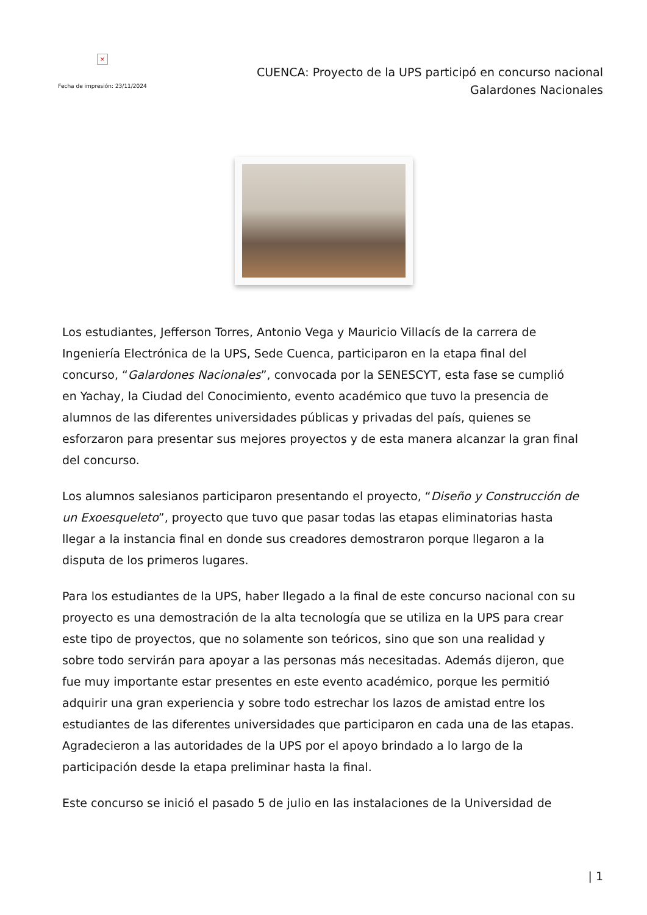×
Fecha de impresión: 23/11/2024
CUENCA: Proyecto de la UPS participó en concurso nacional
Galardones Nacionales
Los estudiantes, Jefferson Torres, Antonio Vega y Mauricio Villacís de la carrera de Ingeniería Electrónica de la UPS, Sede Cuenca, participaron en la etapa final del concurso, “Galardones Nacionales”, convocada por la SENESCYT, esta fase se cumplió en Yachay, la Ciudad del Conocimiento, evento académico que tuvo la presencia de alumnos de las diferentes universidades públicas y privadas del país, quienes se esforzaron para presentar sus mejores proyectos y de esta manera alcanzar la gran final del concurso.
Los alumnos salesianos participaron presentando el proyecto, “Diseño y Construcción de un Exoesqueleto”, proyecto que tuvo que pasar todas las etapas eliminatorias hasta llegar a la instancia final en donde sus creadores demostraron porque llegaron a la disputa de los primeros lugares.
Para los estudiantes de la UPS, haber llegado a la final de este concurso nacional con su proyecto es una demostración de la alta tecnología que se utiliza en la UPS para crear este tipo de proyectos, que no solamente son teóricos, sino que son una realidad y sobre todo servirán para apoyar a las personas más necesitadas. Además dijeron, que fue muy importante estar presentes en este evento académico, porque les permitió adquirir una gran experiencia y sobre todo estrechar los lazos de amistad entre los estudiantes de las diferentes universidades que participaron en cada una de las etapas. Agradecieron a las autoridades de la UPS por el apoyo brindado a lo largo de la participación desde la etapa preliminar hasta la final.
Este concurso se inició el pasado 5 de julio en las instalaciones de la Universidad de
| 1